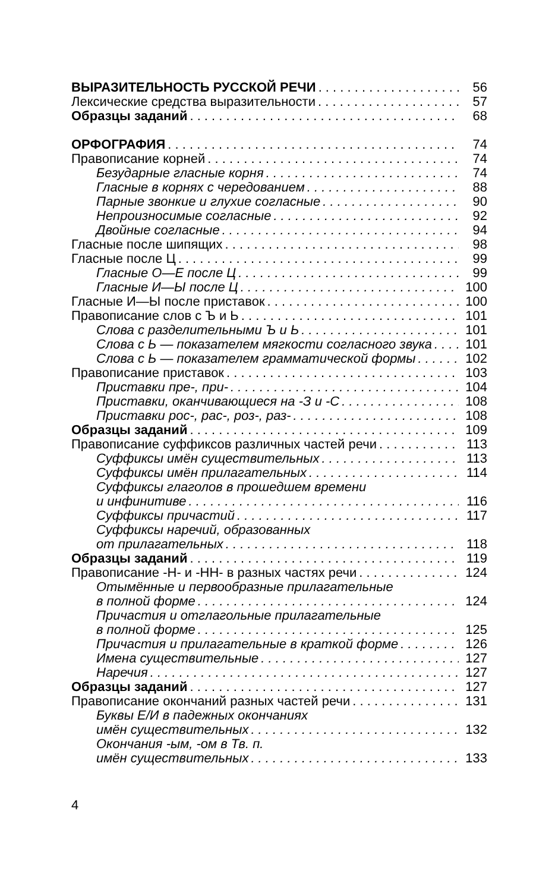ВЫРАЗИТЕЛЬНОСТЬ РУССКОЙ РЕЧИ 56
Лексические средства выразительности 57
Образцы заданий 68
ОРФОГРАФИЯ 74
Правописание корней 74
Безударные гласные корня 74
Гласные в корнях с чередованием 88
Парные звонкие и глухие согласные 90
Непроизносимые согласные 92
Двойные согласные 94
Гласные после шипящих 98
Гласные после Ц 99
Гласные О—Е после Ц 99
Гласные И—Ы после Ц 100
Гласные И—Ы после приставок 100
Правописание слов с Ъ и Ь 101
Слова с разделительными Ъ и Ь 101
Слова с Ь — показателем мягкости согласного звука 101
Слова с Ь — показателем грамматической формы 102
Правописание приставок 103
Приставки пре-, при- 104
Приставки, оканчивающиеся на -З и -С 108
Приставки рос-, рас-, роз-, раз- 108
Образцы заданий 109
Правописание суффиксов различных частей речи 113
Суффиксы имён существительных 113
Суффиксы имён прилагательных 114
Суффиксы глаголов в прошедшем времени
и инфинитиве 116
Суффиксы причастий 117
Суффиксы наречий, образованных
от прилагательных 118
Образцы заданий 119
Правописание -Н- и -НН- в разных частях речи 124
Отымённые и первообразные прилагательные
в полной форме 124
Причастия и отглагольные прилагательные
в полной форме 125
Причастия и прилагательные в краткой форме 126
Имена существительные 127
Наречия 127
Образцы заданий 127
Правописание окончаний разных частей речи 131
Буквы Е/И в падежных окончаниях
имён существительных 132
Окончания -ым, -ом в Тв. п.
имён существительных 133
4